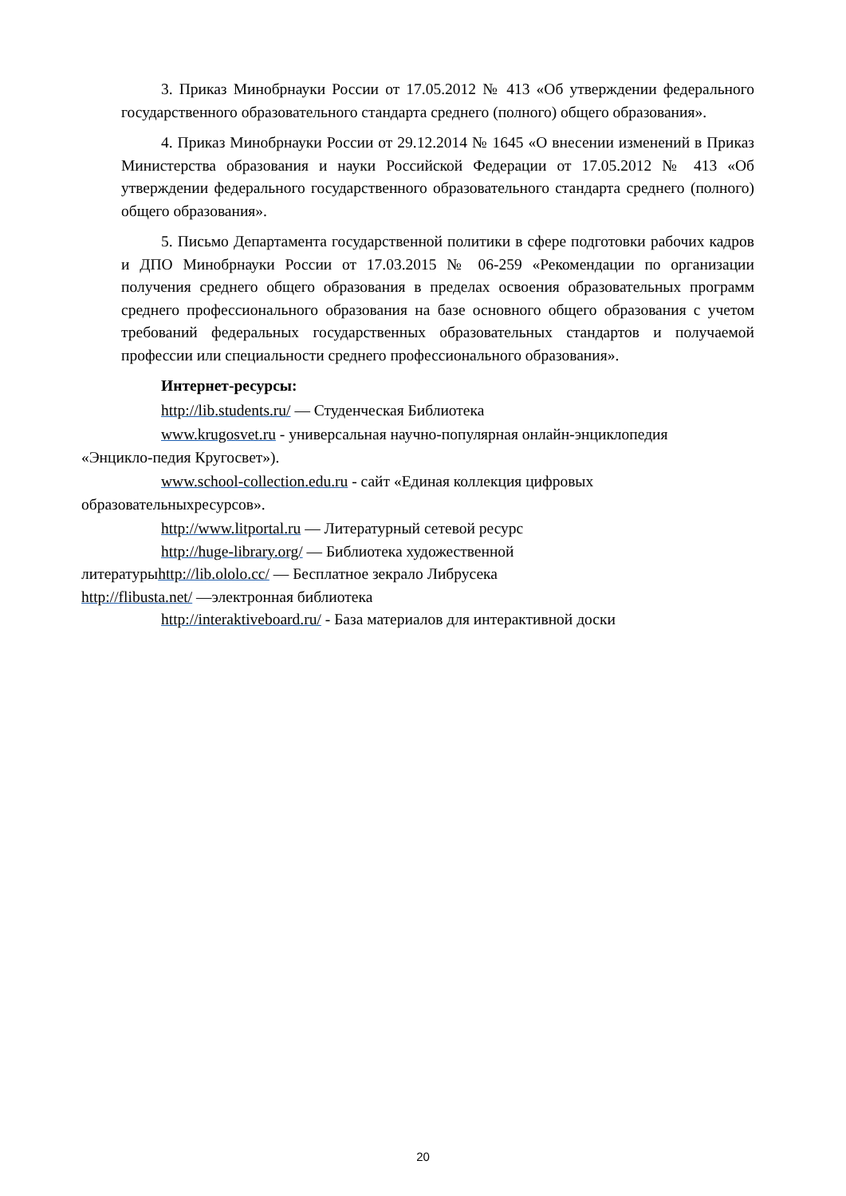3. Приказ Минобрнауки России от 17.05.2012 № 413 «Об утверждении федерального государственного образовательного стандарта среднего (полного) общего образования».
4. Приказ Минобрнауки России от 29.12.2014 № 1645 «О внесении изменений в Приказ Министерства образования и науки Российской Федерации от 17.05.2012 № 413 «Об утверждении федерального государственного образовательного стандарта среднего (полного) общего образования».
5. Письмо Департамента государственной политики в сфере подготовки рабочих кадров и ДПО Минобрнауки России от 17.03.2015 № 06-259 «Рекомендации по организации получения среднего общего образования в пределах освоения образовательных программ среднего профессионального образования на базе основного общего образования с учетом требований федеральных государственных образовательных стандартов и получаемой профессии или специальности среднего профессионального образования».
Интернет-ресурсы:
http://lib.students.ru/ — Студенческая Библиотека
www.krugosvet.ru - универсальная научно-популярная онлайн-энциклопедия
«Энцикло-педия Кругосвет»).
www.school-collection.edu.ru - сайт «Единая коллекция цифровых
образовательныхресурсов».
http://www.litportal.ru — Литературный сетевой ресурс
http://huge-library.org/ — Библиотека художественной
литературыhttp://lib.ololo.cc/ — Бесплатное зекрало Либрусека
http://flibusta.net/ —электронная библиотека
http://interaktiveboard.ru/ - База материалов для интерактивной доски
20